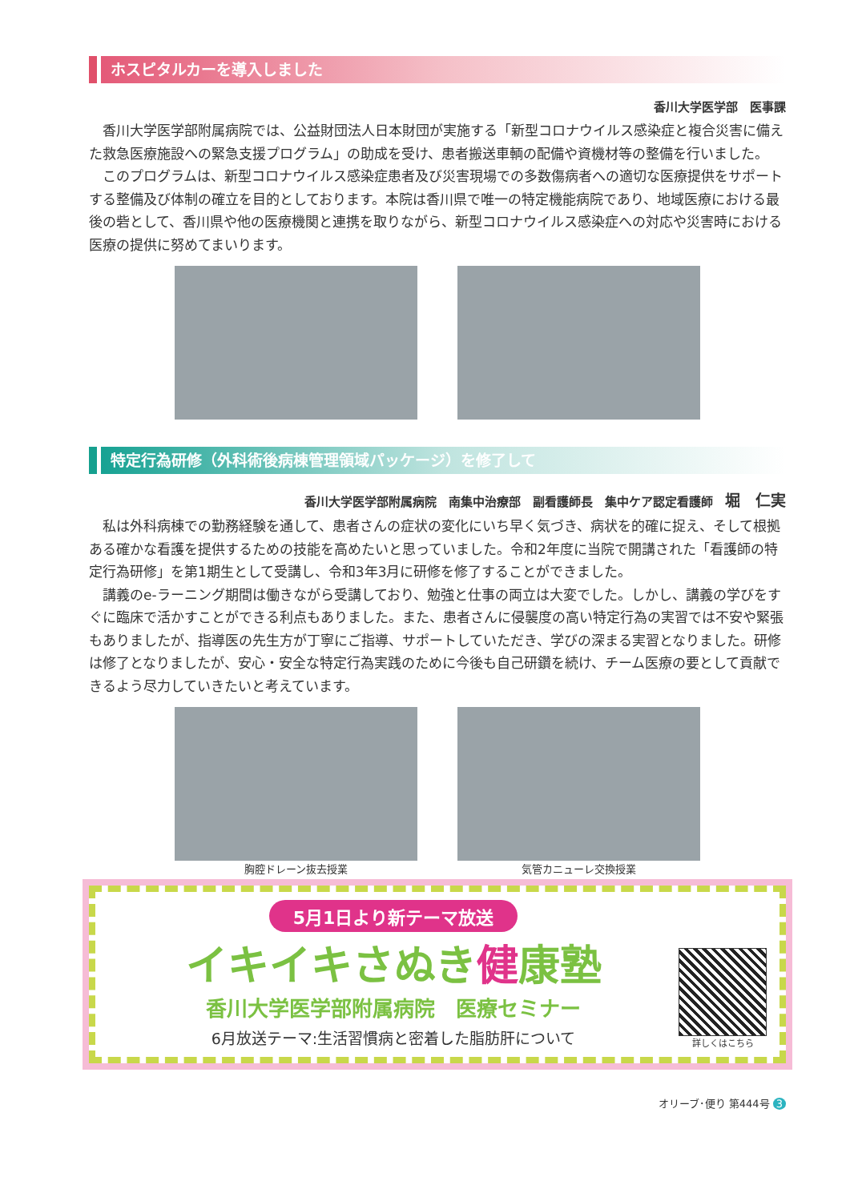ホスピタルカーを導入しました
香川大学医学部　医事課
香川大学医学部附属病院では、公益財団法人日本財団が実施する「新型コロナウイルス感染症と複合災害に備えた救急医療施設への緊急支援プログラム」の助成を受け、患者搬送車輌の配備や資機材等の整備を行いました。
このプログラムは、新型コロナウイルス感染症患者及び災害現場での多数傷病者への適切な医療提供をサポートする整備及び体制の確立を目的としております。本院は香川県で唯一の特定機能病院であり、地域医療における最後の砦として、香川県や他の医療機関と連携を取りながら、新型コロナウイルス感染症への対応や災害時における医療の提供に努めてまいります。
特定行為研修（外科術後病棟管理領域パッケージ）を修了して
香川大学医学部附属病院　南集中治療部　副看護師長　集中ケア認定看護師　堀　仁実
私は外科病棟での勤務経験を通して、患者さんの症状の変化にいち早く気づき、病状を的確に捉え、そして根拠ある確かな看護を提供するための技能を高めたいと思っていました。令和2年度に当院で開講された「看護師の特定行為研修」を第1期生として受講し、令和3年3月に研修を修了することができました。
講義のe-ラーニング期間は働きながら受講しており、勉強と仕事の両立は大変でした。しかし、講義の学びをすぐに臨床で活かすことができる利点もありました。また、患者さんに侵襲度の高い特定行為の実習では不安や緊張もありましたが、指導医の先生方が丁寧にご指導、サポートしていただき、学びの深まる実習となりました。研修は修了となりましたが、安心・安全な特定行為実践のために今後も自己研鑽を続け、チーム医療の要として貢献できるよう尽力していきたいと考えています。
胸腔ドレーン抜去授業 気管カニューレ交換授業
5月1日より新テーマ放送
イキイキさぬき健康塾
香川大学医学部附属病院　医療セミナー
6月放送テーマ:生活習慣病と密着した脂肪肝について
詳しくはこちら
オリーブ･便り 第444号 3